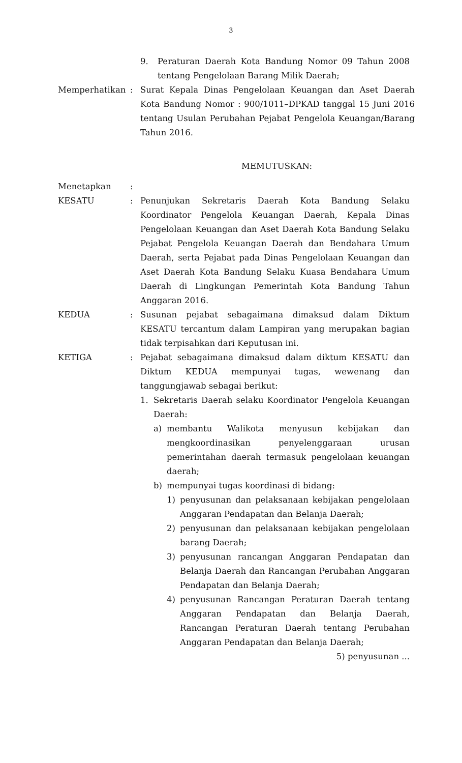3
9. Peraturan Daerah Kota Bandung Nomor 09 Tahun 2008 tentang Pengelolaan Barang Milik Daerah;
Memperhatikan : Surat Kepala Dinas Pengelolaan Keuangan dan Aset Daerah Kota Bandung Nomor : 900/1011–DPKAD tanggal 15 Juni 2016 tentang Usulan Perubahan Pejabat Pengelola Keuangan/Barang Tahun 2016.
MEMUTUSKAN:
Menetapkan :
KESATU : Penunjukan Sekretaris Daerah Kota Bandung Selaku Koordinator Pengelola Keuangan Daerah, Kepala Dinas Pengelolaan Keuangan dan Aset Daerah Kota Bandung Selaku Pejabat Pengelola Keuangan Daerah dan Bendahara Umum Daerah, serta Pejabat pada Dinas Pengelolaan Keuangan dan Aset Daerah Kota Bandung Selaku Kuasa Bendahara Umum Daerah di Lingkungan Pemerintah Kota Bandung Tahun Anggaran 2016.
KEDUA : Susunan pejabat sebagaimana dimaksud dalam Diktum KESATU tercantum dalam Lampiran yang merupakan bagian tidak terpisahkan dari Keputusan ini.
KETIGA : Pejabat sebagaimana dimaksud dalam diktum KESATU dan Diktum KEDUA mempunyai tugas, wewenang dan tanggungjawab sebagai berikut:
1. Sekretaris Daerah selaku Koordinator Pengelola Keuangan Daerah:
a) membantu Walikota menyusun kebijakan dan mengkoordinasikan penyelenggaraan urusan pemerintahan daerah termasuk pengelolaan keuangan daerah;
b) mempunyai tugas koordinasi di bidang:
1) penyusunan dan pelaksanaan kebijakan pengelolaan Anggaran Pendapatan dan Belanja Daerah;
2) penyusunan dan pelaksanaan kebijakan pengelolaan barang Daerah;
3) penyusunan rancangan Anggaran Pendapatan dan Belanja Daerah dan Rancangan Perubahan Anggaran Pendapatan dan Belanja Daerah;
4) penyusunan Rancangan Peraturan Daerah tentang Anggaran Pendapatan dan Belanja Daerah, Rancangan Peraturan Daerah tentang Perubahan Anggaran Pendapatan dan Belanja Daerah;
5) penyusunan ...